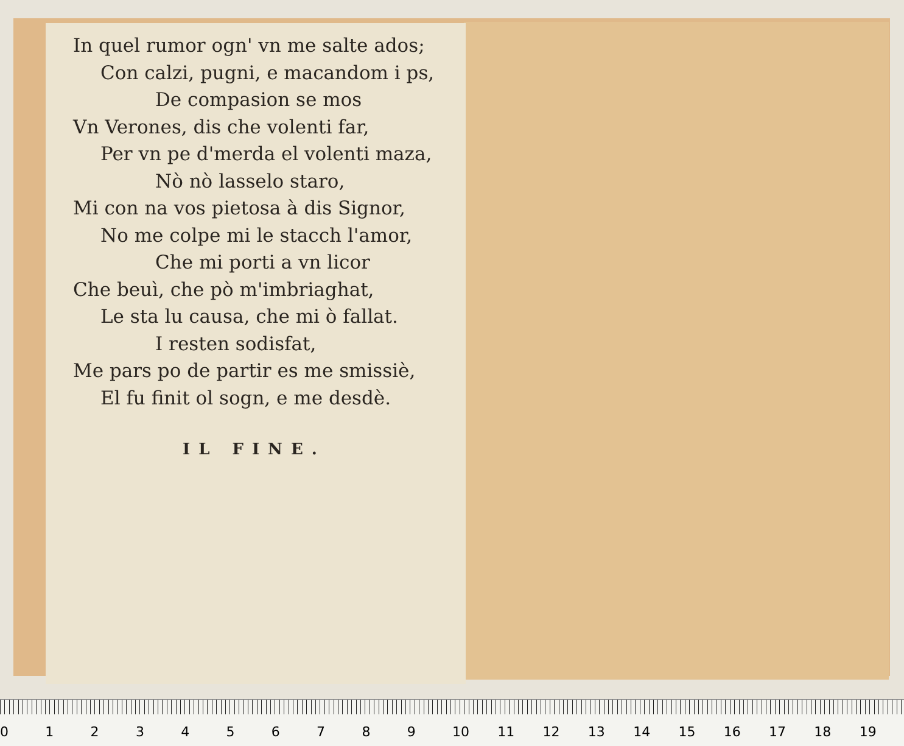In quel rumor ogn' vn me salte ados;
Con calzi, pugni, e macandom i ps,
De compasion se mos
Vn Verones, dis che volenti far,
Per vn pe d'merda el volenti maza,
Nò nò lasselo staro,
Mi con na vos pietosa à dis Signor,
No me colpe mi le stacch l'amor,
Che mi porti a vn licor
Che beuì, che pò m'imbriaghat,
Le sta lu causa, che mi ò fallat.
I resten sodisfat,
Me pars po de partir es me smissiè,
El fu finit ol sogn, e me desdè.
IL FINE.
0123456789 10 11 12 13 14 15 16 17 18 19